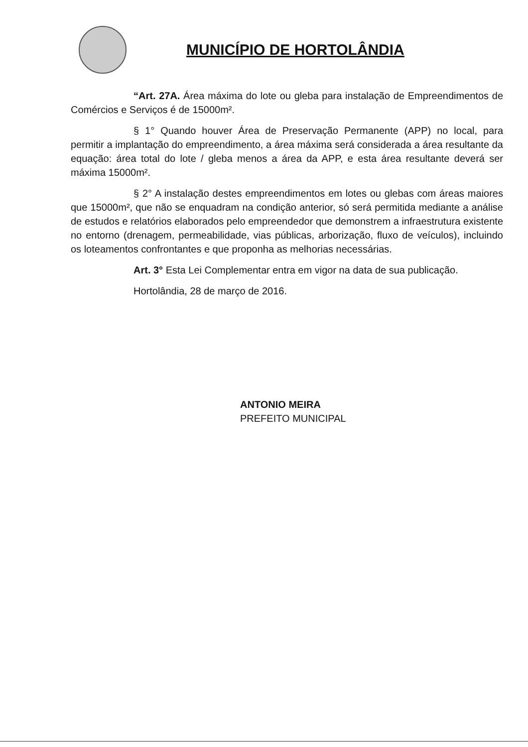MUNICÍPIO DE HORTOLÂNDIA
“Art. 27A. Área máxima do lote ou gleba para instalação de Empreendimentos de Comércios e Serviços é de 15000m².
§ 1° Quando houver Área de Preservação Permanente (APP) no local, para permitir a implantação do empreendimento, a área máxima será considerada a área resultante da equação: área total do lote / gleba menos a área da APP, e esta área resultante deverá ser máxima 15000m².
§ 2° A instalação destes empreendimentos em lotes ou glebas com áreas maiores que 15000m², que não se enquadram na condição anterior, só será permitida mediante a análise de estudos e relatórios elaborados pelo empreendedor que demonstrem a infraestrutura existente no entorno (drenagem, permeabilidade, vias públicas, arborização, fluxo de veículos), incluindo os loteamentos confrontantes e que proponha as melhorias necessárias.
Art. 3° Esta Lei Complementar entra em vigor na data de sua publicação.
Hortolândia, 28 de março de 2016.
ANTONIO MEIRA
PREFEITO MUNICIPAL